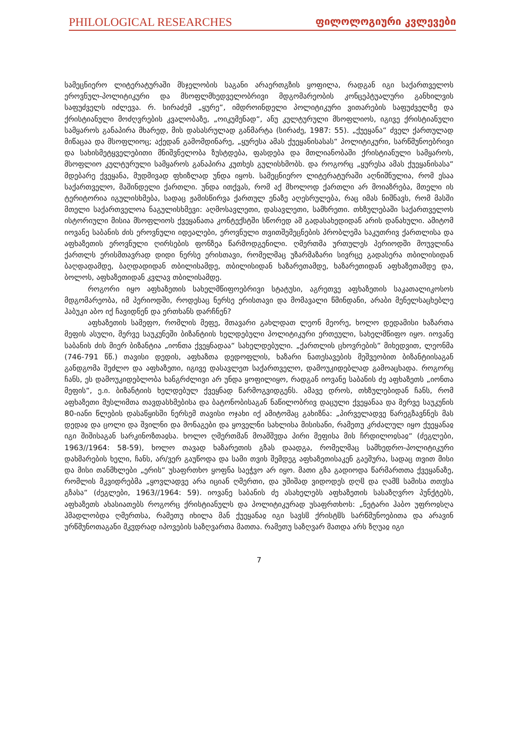PHILOLOGICAL RESEARCHES ფილოლოგიური კვლევები
სამეცნიერო ლიტერატურაში მსჯელობის საგანი არაერთგზის ყოფილა, რადგან იგი საქართველოს ეროვნულ-პოლიტიკური და მსოფლმხედველობრივი მდგომარეობის კონცეპტუალური განხილვის საფუძველს იძლევა. რ. სირაძემ „ყურე“, იმდროინდელი პოლიტიკური ვითარების საფუძველზე და ქრისტიანული მოძღვრების კვალობაზე, „ოიკუმენად“, ანუ კულტურული მსოფლიოს, იგივე ქრისტიანული სამყაროს განაპირა მხარედ, მის დასასრულად განმარტა (სირაძე, 1987: 55). „ქუეყანა“ ძველ ქართულად მიწაცაა და მსოფლიოც; აქედან გამომდინარე, „ყურესა ამას ქუეყანისასას“ პოლიტიკური, სარწმუნოებრივი და სახისმეტყველებითი მნიშვნელობა ზუსტდება, ფასდება და მთლიანობაში ქრისტიანული სამყაროს, მსოფლიო კულტურული სამყაროს განაპირა კუთხეს გულისხმობს. და როგორც „ყურესა ამას ქუეყანისასა“ მდებარე ქვეყანა, მუდმივად ფხიზლად უნდა იყოს. სამეცნიერო ლიტერატურაში აღნიშნულია, რომ ესაა საქართველო, მაშინდელი ქართლი. უნდა ითქვას, რომ აქ მხოლოდ ქართლი არ მოიაზრება, მთელი ის ტერიტორია იგულისხმება, სადაც ჟამისწირვა ქართულ ენაზე აღესრულება, რაც იმას ნიშნავს, რომ მასში მთელი საქართველოა ნაგულისხმევი: აღმოსავლეთი, დასავლეთი, სამხრეთი. თხზულებაში საქართველოს ისტორიული მისია მსოფლიოს ქვეყანათა კონტექსტში სწორედ ამ გადასახედიდან არის დანახული. ამიტომ იოვანე საბანის ძის ეროვნული იდეალები, ეროვნული თვითშემეცნების პრობლემა საკუთრივ ქართლისა და აფხაზეთის ეროვნული ღირსების ფონზეა წარმოდგენილი. ღმერთმა ურთულეს პერიოდში მოუვლინა ქართლს ერისმთავრად დიდი ნერსე ერისთავი, რომელმაც უზარმაზარი სივრცე გადასერა თბილისიდან ბაღდადამდე, ბაღდადიდან თბილისამდე, თბილისიდან ხაზარეთამდე, ხაზარეთიდან აფხაზეთამდე და, ბოლოს, აფხაზეთიდან კვლავ თბილისამდე.
როგორი იყო აფხაზეთის სახელმწიფოებრივი სტატუსი, აგრეთვე აფხაზეთის საკათალიკოსოს მდგომარეობა, იმ პერიოდში, როდესაც ნერსე ერისთავი და მომავალი წმინდანი, არაბი მენელსაცხებლე ჰაბუკი აბო იქ ჩავიდნენ და ერთხანს დარჩნენ?
აფხაზეთის სამეფო, რომლის მეფე, მთავარი გახლდათ ლეონ მეორე, ხოლო დედამისი ხაზართა მეფის ასული, მერვე საუკუნეში ბიზანტიის ხელდებული პოლიტიკური ერთეული, სახელმწიფო იყო. იოვანე საბანის ძის მიერ ბიზანტია „იონთა ქვეყნადაა“ სახელდებული. „ქართლის ცხოვრების“ მიხედვით, ლეონმა (746-791 წწ.) თავისი დედის, აფხაზთა დედოფლის, ხაზარი ნათესავების მეშვეობით ბიზანტიისაგან განდგომა შეძლო და აფხაზეთი, იგივე დასავლეთ საქართველო, დამოუკიდებლად გამოაცხადა. როგორც ჩანს, ეს დამოუკიდებლობა ხანგრძლივი არ უნდა ყოფილიყო, რადგან იოვანე საბანის ძე აფხაზეთს „იონთა მეფის“, ე.ი. ბიზანტიის ხელდებულ ქვეყნად წარმოგვიდგენს. ამავე დროს, თხზულებიდან ჩანს, რომ აფხაზეთი მუსლიმთა თავდასხმებისა და ბატონობისაგან ნაწილობრივ დაცული ქვეყანაა და მერვე საუკუნის 80-იანი წლების დასაწყისში ნერსემ თავისი ოჯახი იქ ამიტომაც გახიზნა: „პირველადვე წარეგზავნნეს მას დედაჲ და ცოლი და შვილნი და მონაგები და ყოველნი სახლისა მისისანი, რამეთუ კრძალულ იყო ქუეყანაჲ იგი შიშისაგან სარკინოზთაჲსა. ხოლო ღმერთმან მოამშჳდა პირი მეფისა მის ჩრდილოჲსაჲ“ (ძეგლები, 1963//1964: 58-59), ხოლო თავად ხაზარეთის გზას დაადგა, რომელმაც სამხედრო-პოლიტიკური დახმარების ხელი, ჩანს, არ/ვერ გაუწოდა და სამი თვის შემდეგ აფხაზეთისაკენ გაეშურა, სადაც თვით მისი და მისი თანმხლები „ერის“ უსაფრთხო ყოფნა საეჭვო არ იყო. მათი გზა გადიოდა წარმართთა ქვეყანაზე, რომლის მკვიდრებმა „ყოვლადვე არა იციან ღმერთი, და უშიშად ვიდოდეს დღჱ და ღამჱ სამისა თთჳსა გზასა“ (ძეგლები, 1963//1964: 59). იოვანე საბანის ძე ასახელებს აფხაზეთის სასაზღვრო პუნქტებს, აფხაზეთს ახასიათებს როგორც ქრისტიანულს და პოლიტიკურად უსაფრთხოს: „ნეტარი ჰაბო უფროჲსღა ჰმადლობდა ღმერთსა, რამეთუ იხილა მან ქუეყანაჲ იგი სავსჱ ქრისტჱს სარწმუნოებითა და არავინ ურწმუნოთაგანი მკჳდრად იპოვების საზღვართა მათთა. რამეთუ საზღვარ მათდა არს ზღუაჲ იგი
7